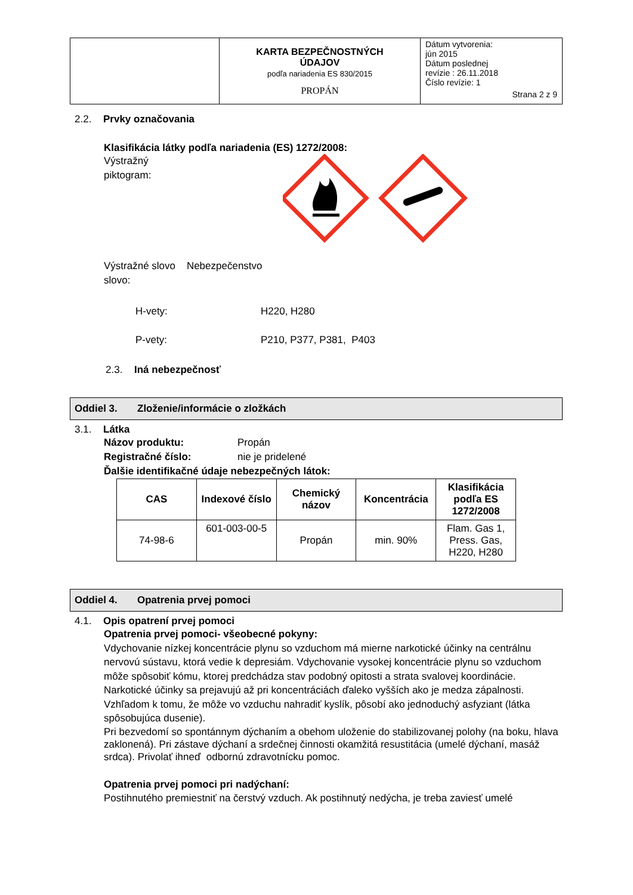| | KARTA BEZPEČNOSTNÝCH ÚDAJOV podľa nariadenia ES 830/2015 PROPÁN | Dátum vytvorenia: jún 2015 Dátum poslednej revízie : 26.11.2018 Číslo revízie: 1 Strana 2 z 9 |
2.2. Prvky označovania
Klasifikácia látky podľa nariadenia (ES) 1272/2008:
Výstražný
piktogram:
Výstražné slovo Nebezpečenstvo
slovo:
H-vety: H220, H280
P-vety: P210, P377, P381, P403
2.3. Iná nebezpečnosť
Oddiel 3. Zloženie/informácie o zložkách
3.1. Látka
Názov produktu: Propán
Registračné číslo: nie je pridelené
Ďalšie identifikačné údaje nebezpečných látok:
| CAS | Indexové číslo | Chemický názov | Koncentrácia | Klasifikácia podľa ES 1272/2008 |
| --- | --- | --- | --- | --- |
| 74-98-6 | 601-003-00-5 | Propán | min. 90% | Flam. Gas 1, Press. Gas, H220, H280 |
Oddiel 4. Opatrenia prvej pomoci
4.1. Opis opatrení prvej pomoci
Opatrenia prvej pomoci- všeobecné pokyny:
Vdychovanie nízkej koncentrácie plynu so vzduchom má mierne narkotické účinky na centrálnu nervovú sústavu, ktorá vedie k depresiám. Vdychovanie vysokej koncentrácie plynu so vzduchom môže spôsobiť kómu, ktorej predchádza stav podobný opitosti a strata svalovej koordinácie. Narkotické účinky sa prejavujú až pri koncentráciách ďaleko vyšších ako je medza zápalnosti. Vzhľadom k tomu, že môže vo vzduchu nahradiť kyslík, pôsobí ako jednoduchý asfyziant (látka spôsobujúca dusenie).
Pri bezvedomí so spontánnym dýchaním a obehom uloženie do stabilizovanej polohy (na boku, hlava zaklonená). Pri zástave dýchaní a srdečnej činnosti okamžitá resustitácia (umelé dýchaní, masáž srdca). Privolať ihneď odbornú zdravotnícku pomoc.
Opatrenia prvej pomoci pri nadýchaní:
Postihnutého premiestniť na čerstvý vzduch. Ak postihnutý nedýcha, je treba zaviesť umelé